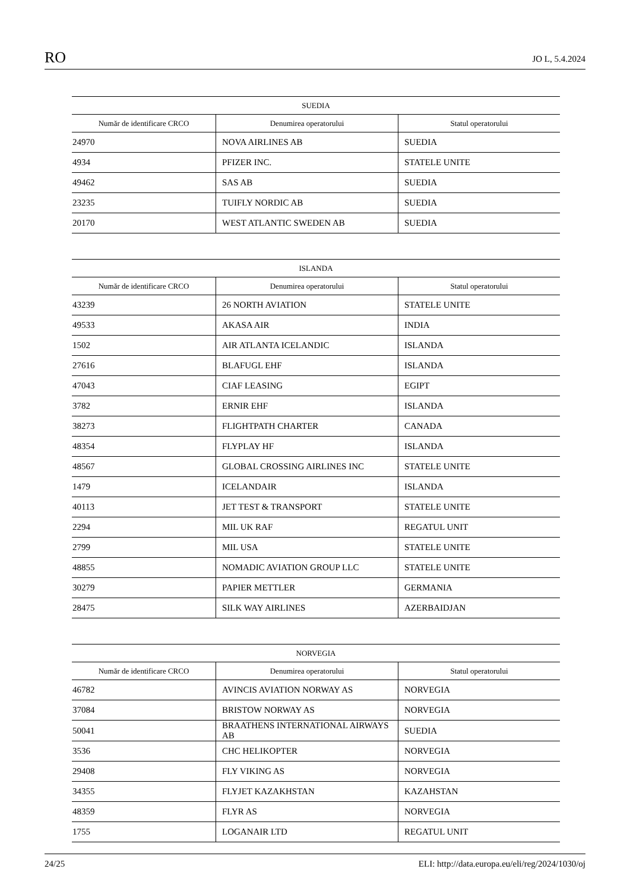RO JO L, 5.4.2024
| SUEDIA | | |
| --- | --- | --- |
| Număr de identificare CRCO | Denumirea operatorului | Statul operatorului |
| 24970 | NOVA AIRLINES AB | SUEDIA |
| 4934 | PFIZER INC. | STATELE UNITE |
| 49462 | SAS AB | SUEDIA |
| 23235 | TUIFLY NORDIC AB | SUEDIA |
| 20170 | WEST ATLANTIC SWEDEN AB | SUEDIA |
| ISLANDA | | |
| --- | --- | --- |
| Număr de identificare CRCO | Denumirea operatorului | Statul operatorului |
| 43239 | 26 NORTH AVIATION | STATELE UNITE |
| 49533 | AKASA AIR | INDIA |
| 1502 | AIR ATLANTA ICELANDIC | ISLANDA |
| 27616 | BLAFUGL EHF | ISLANDA |
| 47043 | CIAF LEASING | EGIPT |
| 3782 | ERNIR EHF | ISLANDA |
| 38273 | FLIGHTPATH CHARTER | CANADA |
| 48354 | FLYPLAY HF | ISLANDA |
| 48567 | GLOBAL CROSSING AIRLINES INC | STATELE UNITE |
| 1479 | ICELANDAIR | ISLANDA |
| 40113 | JET TEST & TRANSPORT | STATELE UNITE |
| 2294 | MIL UK RAF | REGATUL UNIT |
| 2799 | MIL USA | STATELE UNITE |
| 48855 | NOMADIC AVIATION GROUP LLC | STATELE UNITE |
| 30279 | PAPIER METTLER | GERMANIA |
| 28475 | SILK WAY AIRLINES | AZERBAIDJAN |
| NORVEGIA | | |
| --- | --- | --- |
| Număr de identificare CRCO | Denumirea operatorului | Statul operatorului |
| 46782 | AVINCIS AVIATION NORWAY AS | NORVEGIA |
| 37084 | BRISTOW NORWAY AS | NORVEGIA |
| 50041 | BRAATHENS INTERNATIONAL AIRWAYS AB | SUEDIA |
| 3536 | CHC HELIKOPTER | NORVEGIA |
| 29408 | FLY VIKING AS | NORVEGIA |
| 34355 | FLYJET KAZAKHSTAN | KAZAHSTAN |
| 48359 | FLYR AS | NORVEGIA |
| 1755 | LOGANAIR LTD | REGATUL UNIT |
24/25 ELI: http://data.europa.eu/eli/reg/2024/1030/oj